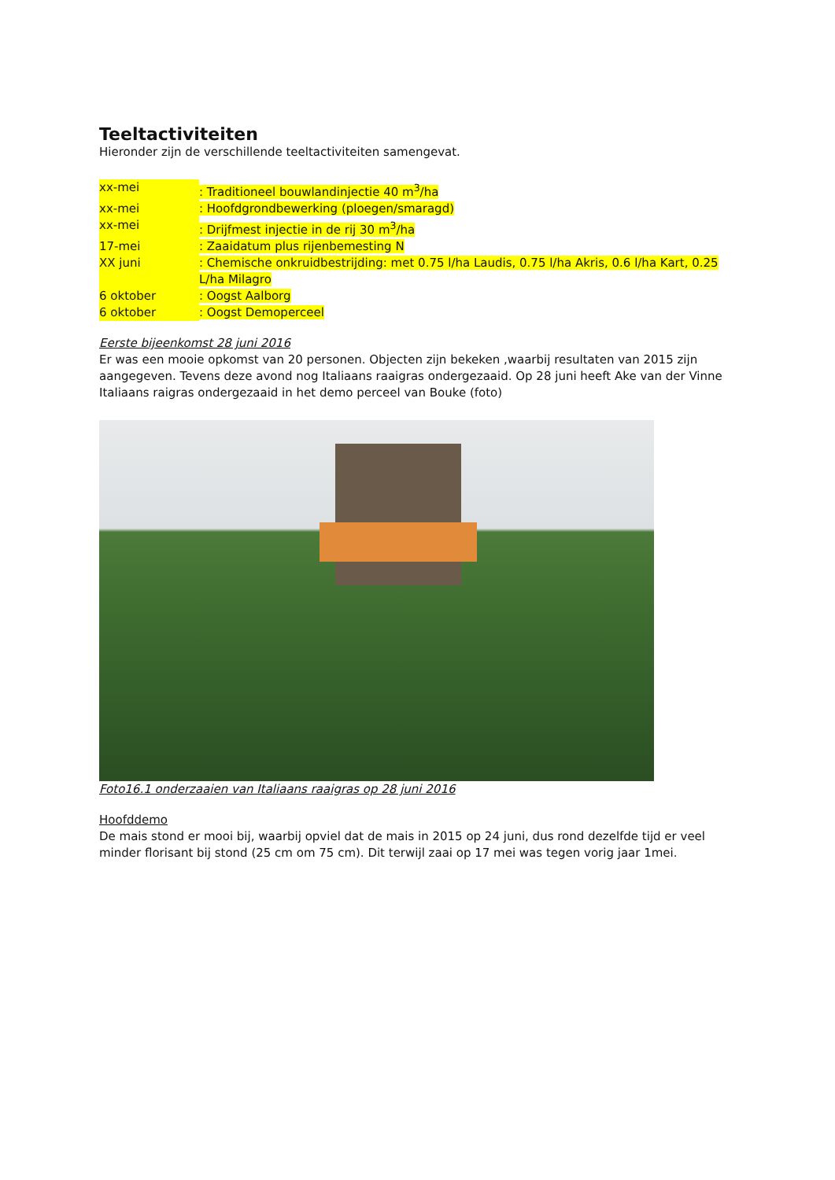Teeltactiviteiten
Hieronder zijn de verschillende teeltactiviteiten samengevat.
xx-mei: Traditioneel bouwlandinjectie 40 m<sup>3</sup>/ha
xx-mei: Hoofdgrondbewerking (ploegen/smaragd)
xx-mei: Drijfmest injectie in de rij 30 m<sup>3</sup>/ha
17-mei: Zaaidatum plus rijenbemesting N
XX juni: Chemische onkruidbestrijding: met 0.75 l/ha Laudis, 0.75 l/ha Akris, 0.6 l/ha Kart, 0.25 L/ha Milagro
6 oktober: Oogst Aalborg
6 oktober: Oogst Demoperceel
Eerste bijeenkomst 28 juni 2016
Er was een mooie opkomst van 20 personen. Objecten zijn bekeken ,waarbij resultaten van 2015 zijn aangegeven. Tevens deze avond nog Italiaans raaigras ondergezaaid. Op 28 juni heeft Ake van der Vinne Italiaans raigras ondergezaaid in het demo perceel van Bouke (foto)
Foto16.1 onderzaaien van Italiaans raaigras op 28 juni 2016
Hoofddemo
De mais stond er mooi bij, waarbij opviel dat de mais in 2015 op 24 juni, dus rond dezelfde tijd er veel minder florisant bij stond (25 cm om 75 cm). Dit terwijl zaai op 17 mei was tegen vorig jaar 1mei.